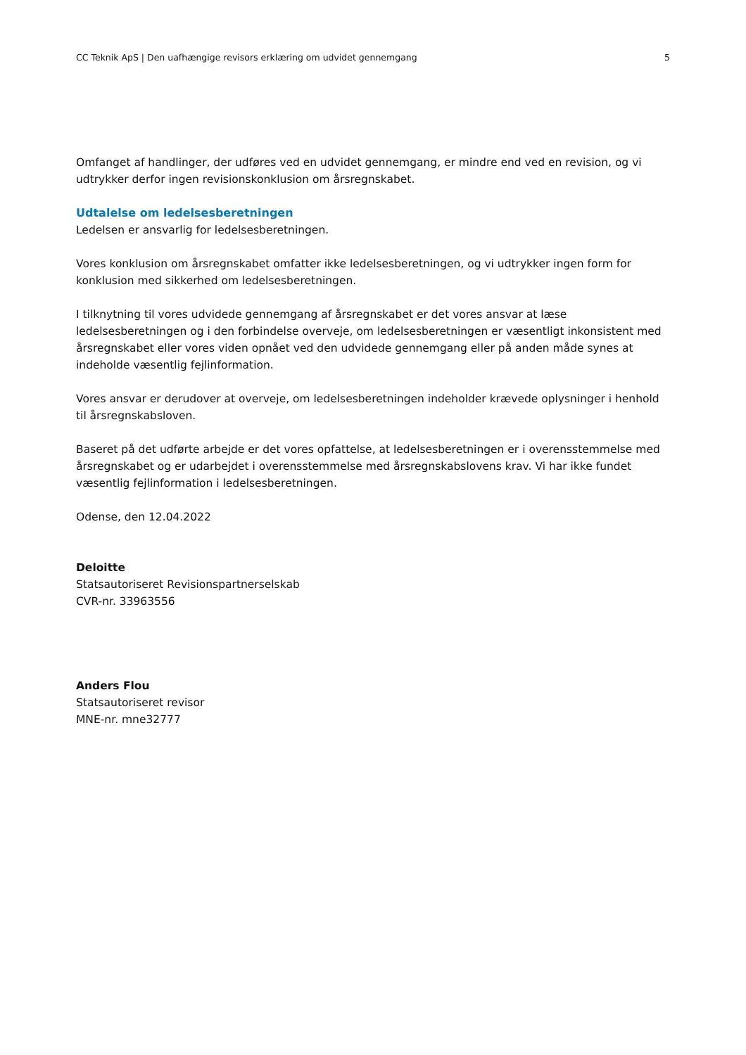CC Teknik ApS | Den uafhængige revisors erklæring om udvidet gennemgang 5
Omfanget af handlinger, der udføres ved en udvidet gennemgang, er mindre end ved en revision, og vi udtrykker derfor ingen revisionskonklusion om årsregnskabet.
Udtalelse om ledelsesberetningen
Ledelsen er ansvarlig for ledelsesberetningen.
Vores konklusion om årsregnskabet omfatter ikke ledelsesberetningen, og vi udtrykker ingen form for konklusion med sikkerhed om ledelsesberetningen.
I tilknytning til vores udvidede gennemgang af årsregnskabet er det vores ansvar at læse ledelsesberetningen og i den forbindelse overveje, om ledelsesberetningen er væsentligt inkonsistent med årsregnskabet eller vores viden opnået ved den udvidede gennemgang eller på anden måde synes at indeholde væsentlig fejlinformation.
Vores ansvar er derudover at overveje, om ledelsesberetningen indeholder krævede oplysninger i henhold til årsregnskabsloven.
Baseret på det udførte arbejde er det vores opfattelse, at ledelsesberetningen er i overensstemmelse med årsregnskabet og er udarbejdet i overensstemmelse med årsregnskabslovens krav. Vi har ikke fundet væsentlig fejlinformation i ledelsesberetningen.
Odense, den 12.04.2022
Deloitte
Statsautoriseret Revisionspartnerselskab
CVR-nr. 33963556
Anders Flou
Statsautoriseret revisor
MNE-nr. mne32777